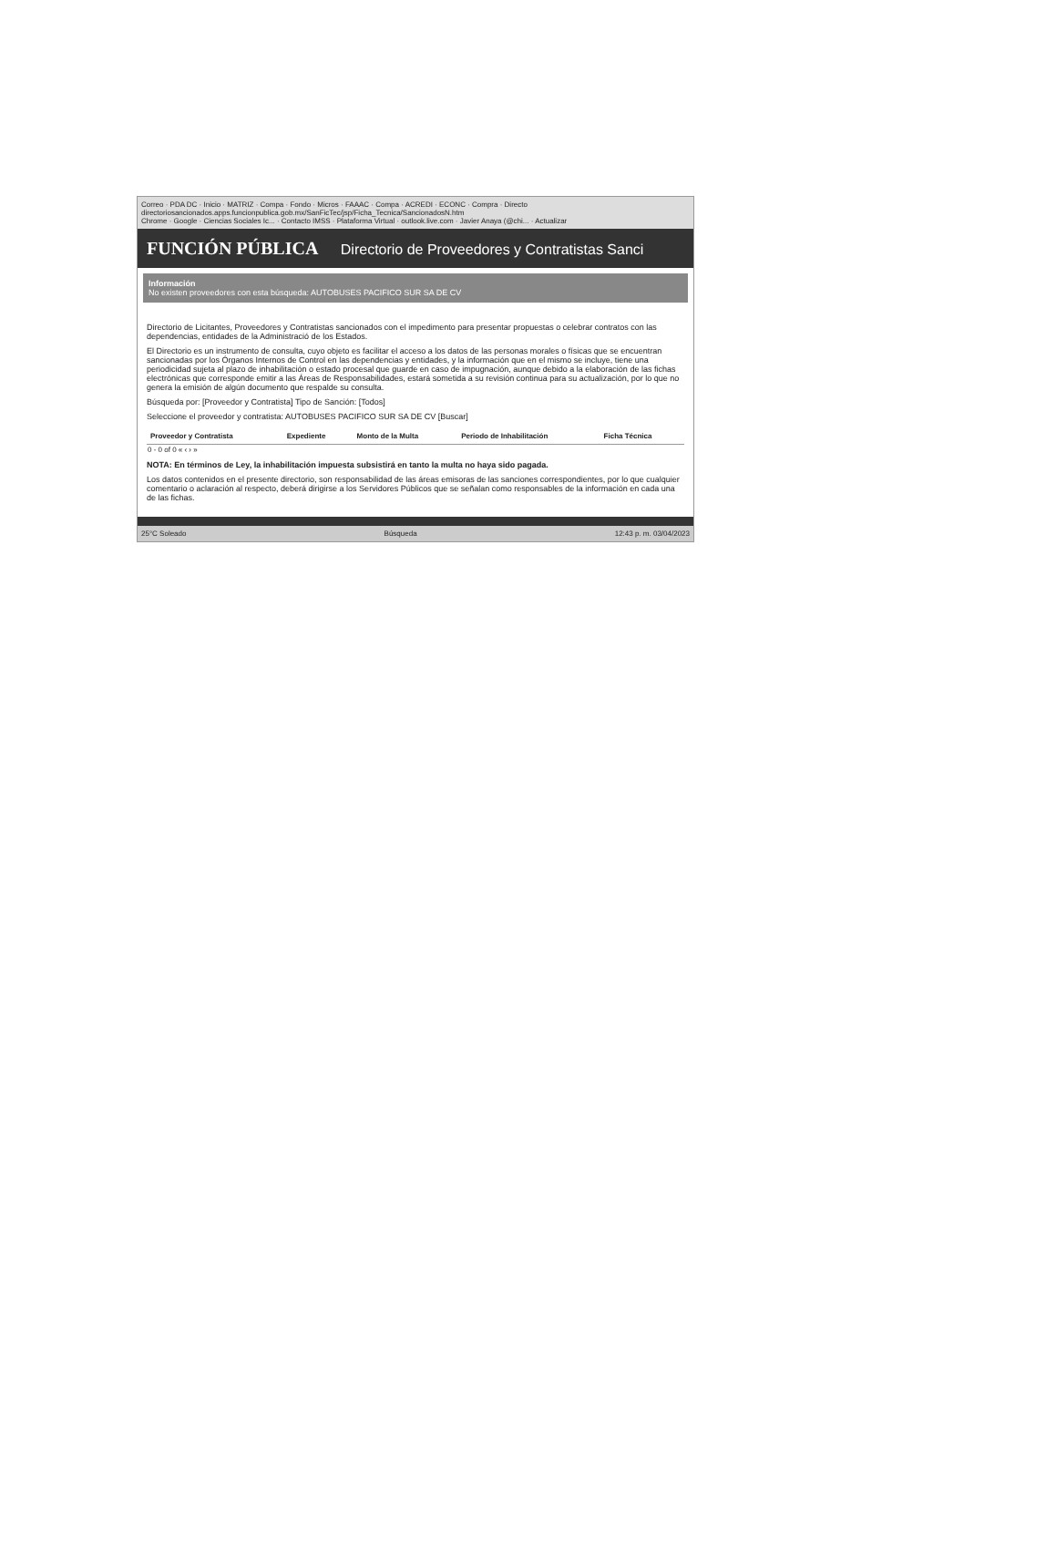Correo · PDA DC · Inicio · MATRIZ · Compa · Fondo · Micros · FAAAC · Compa · ACREDI · ECONC · Compra · Directo
directoriosancionados.apps.funcionpublica.gob.mx/SanFicTec/jsp/Ficha_Tecnica/SancionadosN.htm
Chrome · Google · Ciencias Sociales Ic... · Contacto IMSS · Plataforma Virtual · outlook.live.com · Javier Anaya (@chi... · Actualizar
FUNCIÓN PÚBLICA Directorio de Proveedores y Contratistas Sanci
Información
No existen proveedores con esta búsqueda: AUTOBUSES PACIFICO SUR SA DE CV
Directorio de Licitantes, Proveedores y Contratistas sancionados con el impedimento para presentar propuestas o celebrar contratos con las dependencias, entidades de la Administració de los Estados.
El Directorio es un instrumento de consulta, cuyo objeto es facilitar el acceso a los datos de las personas morales o físicas que se encuentran sancionadas por los Órganos Internos de Control en las dependencias y entidades, y la información que en el mismo se incluye, tiene una periodicidad sujeta al plazo de inhabilitación o estado procesal que guarde en caso de impugnación, aunque debido a la elaboración de las fichas electrónicas que corresponde emitir a las Áreas de Responsabilidades, estará sometida a su revisión continua para su actualización, por lo que no genera la emisión de algún documento que respalde su consulta.
Búsqueda por: [Proveedor y Contratista] Tipo de Sanción: [Todos]
Seleccione el proveedor y contratista: AUTOBUSES PACIFICO SUR SA DE CV [Buscar]
| Proveedor y Contratista | Expediente | Monto de la Multa | Periodo de Inhabilitación | Ficha Técnica |
| --- | --- | --- | --- | --- |
| 0 - 0 of 0 « ‹ › » | | | | |
NOTA: En términos de Ley, la inhabilitación impuesta subsistirá en tanto la multa no haya sido pagada.
Los datos contenidos en el presente directorio, son responsabilidad de las áreas emisoras de las sanciones correspondientes, por lo que cualquier comentario o aclaración al respecto, deberá dirigirse a los Servidores Públicos que se señalan como responsables de la información en cada una de las fichas.
25°C Soleado Búsqueda 12:43 p. m. 03/04/2023